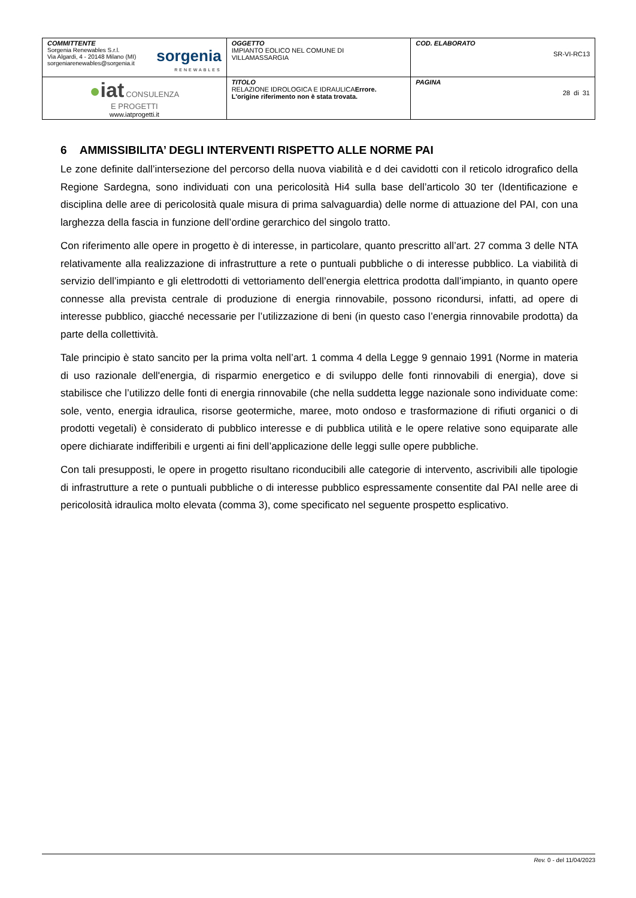| COMMITTENTE Sorgenia Renewables S.r.l. Via Algardi, 4 - 20148 Milano (MI) sorgeniarenewables@sorgenia.it sorgenia RENEWABLES | OGGETTO IMPIANTO EOLICO NEL COMUNE DI VILLAMASSARGIA | COD. ELABORATO SR-VI-RC13 |
| ● iat CONSULENZA E PROGETTI www.iatprogetti.it | TITOLO RELAZIONE IDROLOGICA E IDRAULICA Errore. L'origine riferimento non è stata trovata. | PAGINA 28 di 31 |
6 AMMISSIBILITA’ DEGLI INTERVENTI RISPETTO ALLE NORME PAI
Le zone definite dall’intersezione del percorso della nuova viabilità e d dei cavidotti con il reticolo idrografico della Regione Sardegna, sono individuati con una pericolosità Hi4 sulla base dell’articolo 30 ter (Identificazione e disciplina delle aree di pericolosità quale misura di prima salvaguardia) delle norme di attuazione del PAI, con una larghezza della fascia in funzione dell’ordine gerarchico del singolo tratto.
Con riferimento alle opere in progetto è di interesse, in particolare, quanto prescritto all’art. 27 comma 3 delle NTA relativamente alla realizzazione di infrastrutture a rete o puntuali pubbliche o di interesse pubblico. La viabilità di servizio dell’impianto e gli elettrodotti di vettoriamento dell’energia elettrica prodotta dall’impianto, in quanto opere connesse alla prevista centrale di produzione di energia rinnovabile, possono ricondursi, infatti, ad opere di interesse pubblico, giacché necessarie per l’utilizzazione di beni (in questo caso l’energia rinnovabile prodotta) da parte della collettività.
Tale principio è stato sancito per la prima volta nell’art. 1 comma 4 della Legge 9 gennaio 1991 (Norme in materia di uso razionale dell'energia, di risparmio energetico e di sviluppo delle fonti rinnovabili di energia), dove si stabilisce che l’utilizzo delle fonti di energia rinnovabile (che nella suddetta legge nazionale sono individuate come: sole, vento, energia idraulica, risorse geotermiche, maree, moto ondoso e trasformazione di rifiuti organici o di prodotti vegetali) è considerato di pubblico interesse e di pubblica utilità e le opere relative sono equiparate alle opere dichiarate indifferibili e urgenti ai fini dell’applicazione delle leggi sulle opere pubbliche.
Con tali presupposti, le opere in progetto risultano riconducibili alle categorie di intervento, ascrivibili alle tipologie di infrastrutture a rete o puntuali pubbliche o di interesse pubblico espressamente consentite dal PAI nelle aree di pericolosità idraulica molto elevata (comma 3), come specificato nel seguente prospetto esplicativo.
Rev. 0 - del 11/04/2023